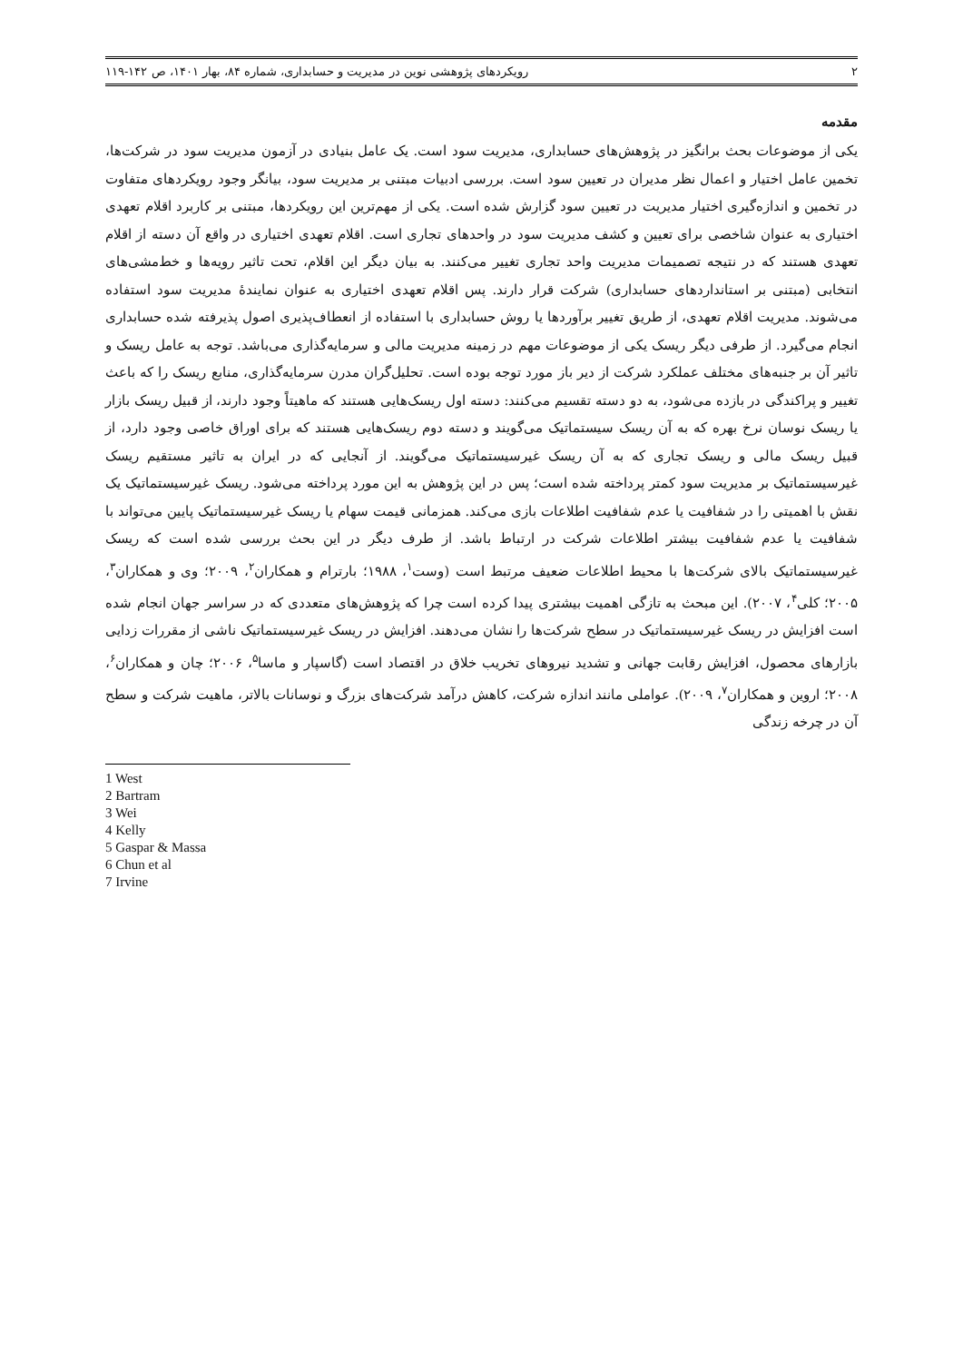۲ رویکردهای پژوهشی نوین در مدیریت و حسابداری، شماره ۸۴، بهار ۱۴۰۱، ص ۱۴۲-۱۱۹
مقدمه
یکی از موضوعات بحث برانگیز در پژوهش‌های حسابداری، مدیریت سود است. یک عامل بنیادی در آزمون مدیریت سود در شرکت‌ها، تخمین عامل اختیار و اعمال نظر مدیران در تعیین سود است. بررسی ادبیات مبتنی بر مدیریت سود، بیانگر وجود رویکردهای متفاوت در تخمین و اندازه‌گیری اختیار مدیریت در تعیین سود گزارش شده است. یکی از مهم‌ترین این رویکردها، مبتنی بر کاربرد اقلام تعهدی اختیاری به عنوان شاخصی برای تعیین و کشف مدیریت سود در واحدهای تجاری است. اقلام تعهدی اختیاری در واقع آن دسته از اقلام تعهدی هستند که در نتیجه تصمیمات مدیریت واحد تجاری تغییر می‌کنند. به بیان دیگر این اقلام، تحت تاثیر رویه‌ها و خط‌مشی‌های انتخابی (مبتنی بر استانداردهای حسابداری) شرکت قرار دارند. پس اقلام تعهدی اختیاری به عنوان نمایندهٔ مدیریت سود استفاده می‌شوند. مدیریت اقلام تعهدی، از طریق تغییر برآوردها یا روش حسابداری با استفاده از انعطاف‌پذیری اصول پذیرفته شده حسابداری انجام می‌گیرد. از طرفی دیگر ریسک یکی از موضوعات مهم در زمینه مدیریت مالی و سرمایه‌گذاری می‌باشد. توجه به عامل ریسک و تاثیر آن بر جنبه‌های مختلف عملکرد شرکت از دیر باز مورد توجه بوده است. تحلیل‌گران مدرن سرمایه‌گذاری، منابع ریسک را که باعث تغییر و پراکندگی در بازده می‌شود، به دو دسته تقسیم می‌کنند: دسته اول ریسک‌هایی هستند که ماهیتاً وجود دارند، از قبیل ریسک بازار یا ریسک نوسان نرخ بهره که به آن ریسک سیستماتیک می‌گویند و دسته دوم ریسک‌هایی هستند که برای اوراق خاصی وجود دارد، از قبیل ریسک مالی و ریسک تجاری که به آن ریسک غیرسیستماتیک می‌گویند. از آنجایی که در ایران به تاثیر مستقیم ریسک غیرسیستماتیک بر مدیریت سود کمتر پرداخته شده است؛ پس در این پژوهش به این مورد پرداخته می‌شود. ریسک غیرسیستماتیک یک نقش با اهمیتی را در شفافیت یا عدم شفافیت اطلاعات بازی می‌کند. همزمانی قیمت سهام یا ریسک غیرسیستماتیک پایین می‌تواند با شفافیت یا عدم شفافیت بیشتر اطلاعات شرکت در ارتباط باشد. از طرف دیگر در این بحث بررسی شده است که ریسک غیرسیستماتیک بالای شرکت‌ها با محیط اطلاعات ضعیف مرتبط است (وست<sup>۱</sup>، ۱۹۸۸؛ بارترام و همکاران<sup>۲</sup>، ۲۰۰۹؛ وی و همکاران<sup>۳</sup>، ۲۰۰۵؛ کلی<sup>۴</sup>، ۲۰۰۷). این مبحث به تازگی اهمیت بیشتری پیدا کرده است چرا که پژوهش‌های متعددی که در سراسر جهان انجام شده است افزایش در ریسک غیرسیستماتیک در سطح شرکت‌ها را نشان می‌دهند. افزایش در ریسک غیرسیستماتیک ناشی از مقررات زدایی بازارهای محصول، افزایش رقابت جهانی و تشدید نیروهای تخریب خلاق در اقتصاد است (گاسپار و ماسا<sup>۵</sup>، ۲۰۰۶؛ چان و همکاران<sup>۶</sup>، ۲۰۰۸؛ اروین و همکاران<sup>۷</sup>، ۲۰۰۹). عواملی مانند اندازه شرکت، کاهش درآمد شرکت‌های بزرگ و نوسانات بالاتر، ماهیت شرکت و سطح آن در چرخه زندگی
1 West
2 Bartram
3 Wei
4 Kelly
5 Gaspar & Massa
6 Chun et al
7 Irvine